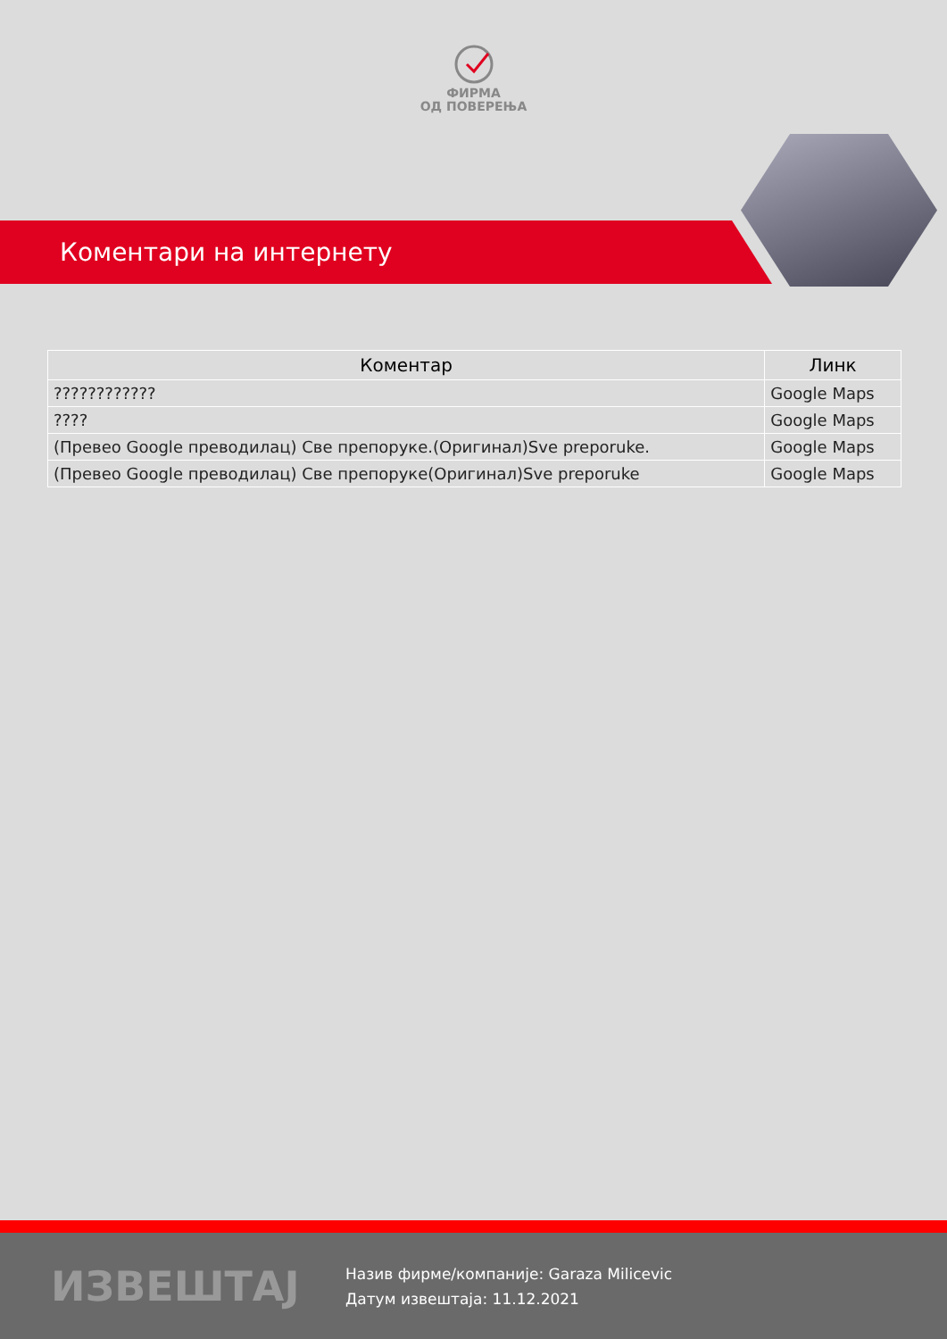ФИРМА
ОД ПОВЕРЕЊА
Коментари на интернету
| Коментар | Линк |
| --- | --- |
| ???????????? | Google Maps |
| ???? | Google Maps |
| (Превео Google преводилац) Све препоруке.(Оригинал)Sve preporuke. | Google Maps |
| (Превео Google преводилац) Све препоруке(Оригинал)Sve preporuke | Google Maps |
ИЗВЕШТАЈ
Назив фирме/компаније: Garaza Milicevic
Датум извештаја: 11.12.2021